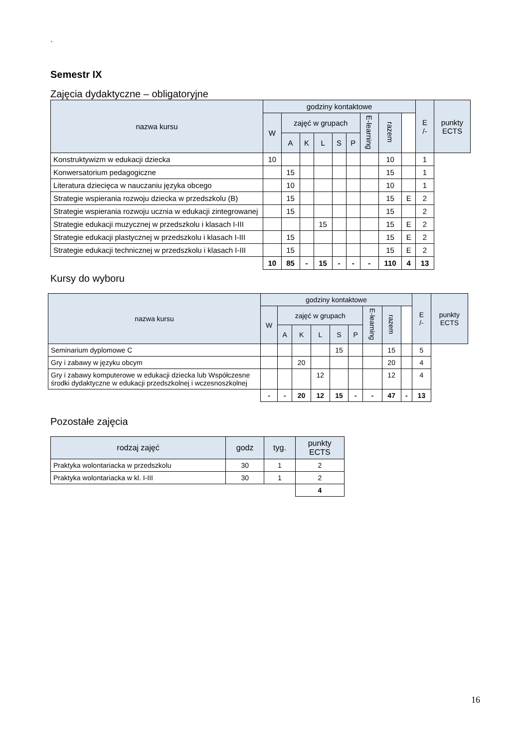`
Semestr IX
Zajęcia dydaktyczne – obligatoryjne
| nazwa kursu | godziny kontaktowe | | | | | | | | | E /- | punkty ECTS |
| --- | --- | --- | --- | --- | --- | --- | --- | --- | --- | --- | --- |
| | W | zajęć w grupach | | | | | E-learning | razem | | | |
| | | A | K | L | S | P | | | | | |
| Konstruktywizm w edukacji dziecka | 10 | | | | | | | 10 | | 1 | |
| Konwersatorium pedagogiczne | | 15 | | | | | | 15 | | 1 | |
| Literatura dziecięca w nauczaniu języka obcego | | 10 | | | | | | 10 | | 1 | |
| Strategie wspierania rozwoju dziecka w przedszkolu (B) | | 15 | | | | | | 15 | E | 2 | |
| Strategie wspierania rozwoju ucznia w edukacji zintegrowanej | | 15 | | | | | | 15 | | 2 | |
| Strategie edukacji muzycznej w przedszkolu i klasach I-III | | | | 15 | | | | 15 | E | 2 | |
| Strategie edukacji plastycznej w przedszkolu i klasach I-III | | 15 | | | | | | 15 | E | 2 | |
| Strategie edukacji technicznej w przedszkolu i klasach I-III | | 15 | | | | | | 15 | E | 2 | |
| | 10 | 85 | - | 15 | - | - | - | 110 | 4 | 13 | |
Kursy do wyboru
| nazwa kursu | godziny kontaktowe | | | | | | | | | E /- | punkty ECTS |
| --- | --- | --- | --- | --- | --- | --- | --- | --- | --- | --- | --- |
| | W | zajęć w grupach | | | | | E-learning | razem | | | |
| | | A | K | L | S | P | | | | | |
| Seminarium dyplomowe C | | | | | 15 | | | 15 | | 5 | |
| Gry i zabawy w języku obcym | | | 20 | | | | | 20 | | 4 | |
| Gry i zabawy komputerowe w edukacji dziecka lub Współczesne środki dydaktyczne w edukacji przedszkolnej i wczesnoszkolnej | | | | 12 | | | | 12 | | 4 | |
| | - | - | 20 | 12 | 15 | - | - | 47 | - | 13 | |
Pozostałe zajęcia
| rodzaj zajęć | godz | tyg. | punkty ECTS |
| --- | --- | --- | --- |
| Praktyka wolontariacka w przedszkolu | 30 | 1 | 2 |
| Praktyka wolontariacka w kl. I-III | 30 | 1 | 2 |
| | | | 4 |
16